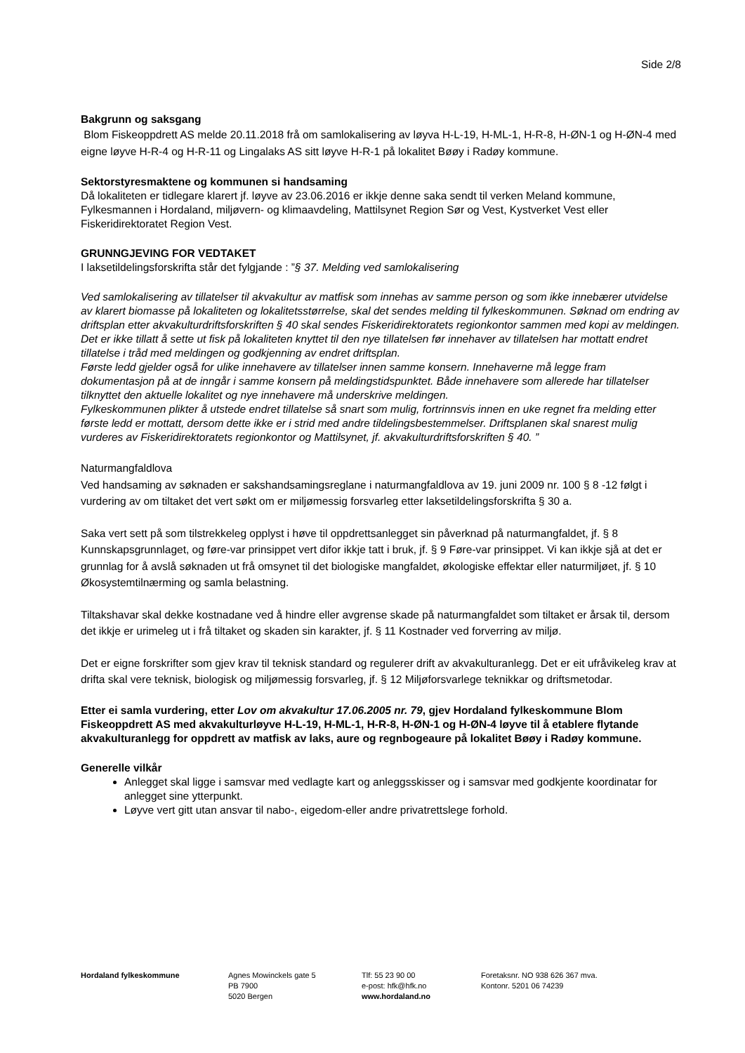Side 2/8
Bakgrunn og saksgang
Blom Fiskeoppdrett AS melde 20.11.2018 frå om samlokalisering av løyva H-L-19, H-ML-1, H-R-8, H-ØN-1 og H-ØN-4 med eigne løyve H-R-4 og H-R-11 og Lingalaks AS sitt løyve H-R-1 på lokalitet Bøøy i Radøy kommune.
Sektorstyresmaktene og kommunen si handsaming
Då lokaliteten er tidlegare klarert jf. løyve av 23.06.2016 er ikkje denne saka sendt til verken Meland kommune, Fylkesmannen i Hordaland, miljøvern- og klimaavdeling, Mattilsynet Region Sør og Vest, Kystverket Vest eller Fiskeridirektoratet Region Vest.
GRUNNGJEVING FOR VEDTAKET
I laksetildelingsforskrifta står det fylgjande : ”§ 37. Melding ved samlokalisering
Ved samlokalisering av tillatelser til akvakultur av matfisk som innehas av samme person og som ikke innebærer utvidelse av klarert biomasse på lokaliteten og lokalitetsstørrelse, skal det sendes melding til fylkeskommunen. Søknad om endring av driftsplan etter akvakulturdriftsforskriften § 40 skal sendes Fiskeridirektoratets regionkontor sammen med kopi av meldingen. Det er ikke tillatt å sette ut fisk på lokaliteten knyttet til den nye tillatelsen før innehaver av tillatelsen har mottatt endret tillatelse i tråd med meldingen og godkjenning av endret driftsplan.
Første ledd gjelder også for ulike innehavere av tillatelser innen samme konsern. Innehaverne må legge fram dokumentasjon på at de inngår i samme konsern på meldingstidspunktet. Både innehavere som allerede har tillatelser tilknyttet den aktuelle lokalitet og nye innehavere må underskrive meldingen.
Fylkeskommunen plikter å utstede endret tillatelse så snart som mulig, fortrinnsvis innen en uke regnet fra melding etter første ledd er mottatt, dersom dette ikke er i strid med andre tildelingsbestemmelser. Driftsplanen skal snarest mulig vurderes av Fiskeridirektoratets regionkontor og Mattilsynet, jf. akvakulturdriftsforskriften § 40. ”
Naturmangfaldlova
Ved handsaming av søknaden er sakshandsamingsreglane i naturmangfaldlova av 19. juni 2009 nr. 100 § 8 -12 følgt i vurdering av om tiltaket det vert søkt om er miljømessig forsvarleg etter laksetildelingsforskrifta § 30 a.
Saka vert sett på som tilstrekkeleg opplyst i høve til oppdrettsanlegget sin påverknad på naturmangfaldet, jf. § 8 Kunnskapsgrunnlaget, og føre-var prinsippet vert difor ikkje tatt i bruk, jf. § 9 Føre-var prinsippet. Vi kan ikkje sjå at det er grunnlag for å avslå søknaden ut frå omsynet til det biologiske mangfaldet, økologiske effektar eller naturmiljøet, jf. § 10 Økosystemtilnærming og samla belastning.
Tiltakshavar skal dekke kostnadane ved å hindre eller avgrense skade på naturmangfaldet som tiltaket er årsak til, dersom det ikkje er urimeleg ut i frå tiltaket og skaden sin karakter, jf. § 11 Kostnader ved forverring av miljø.
Det er eigne forskrifter som gjev krav til teknisk standard og regulerer drift av akvakulturanlegg. Det er eit ufråvikeleg krav at drifta skal vere teknisk, biologisk og miljømessig forsvarleg, jf. § 12 Miljøforsvarlege teknikkar og driftsmetodar.
Etter ei samla vurdering, etter Lov om akvakultur 17.06.2005 nr. 79, gjev Hordaland fylkeskommune Blom Fiskeoppdrett AS med akvakulturløyve H-L-19, H-ML-1, H-R-8, H-ØN-1 og H-ØN-4 løyve til å etablere flytande akvakulturanlegg for oppdrett av matfisk av laks, aure og regnbogeaure på lokalitet Bøøy i Radøy kommune.
Generelle vilkår
Anlegget skal ligge i samsvar med vedlagte kart og anleggsskisser og i samsvar med godkjente koordinatar for anlegget sine ytterpunkt.
Løyve vert gitt utan ansvar til nabo-, eigedom-eller andre privatrettslege forhold.
Hordaland fylkeskommune Agnes Mowinckels gate 5
PB 7900
5020 Bergen
Tlf: 55 23 90 00
e-post: hfk@hfk.no
www.hordaland.no
Foretaksnr. NO 938 626 367 mva.
Kontonr. 5201 06 74239